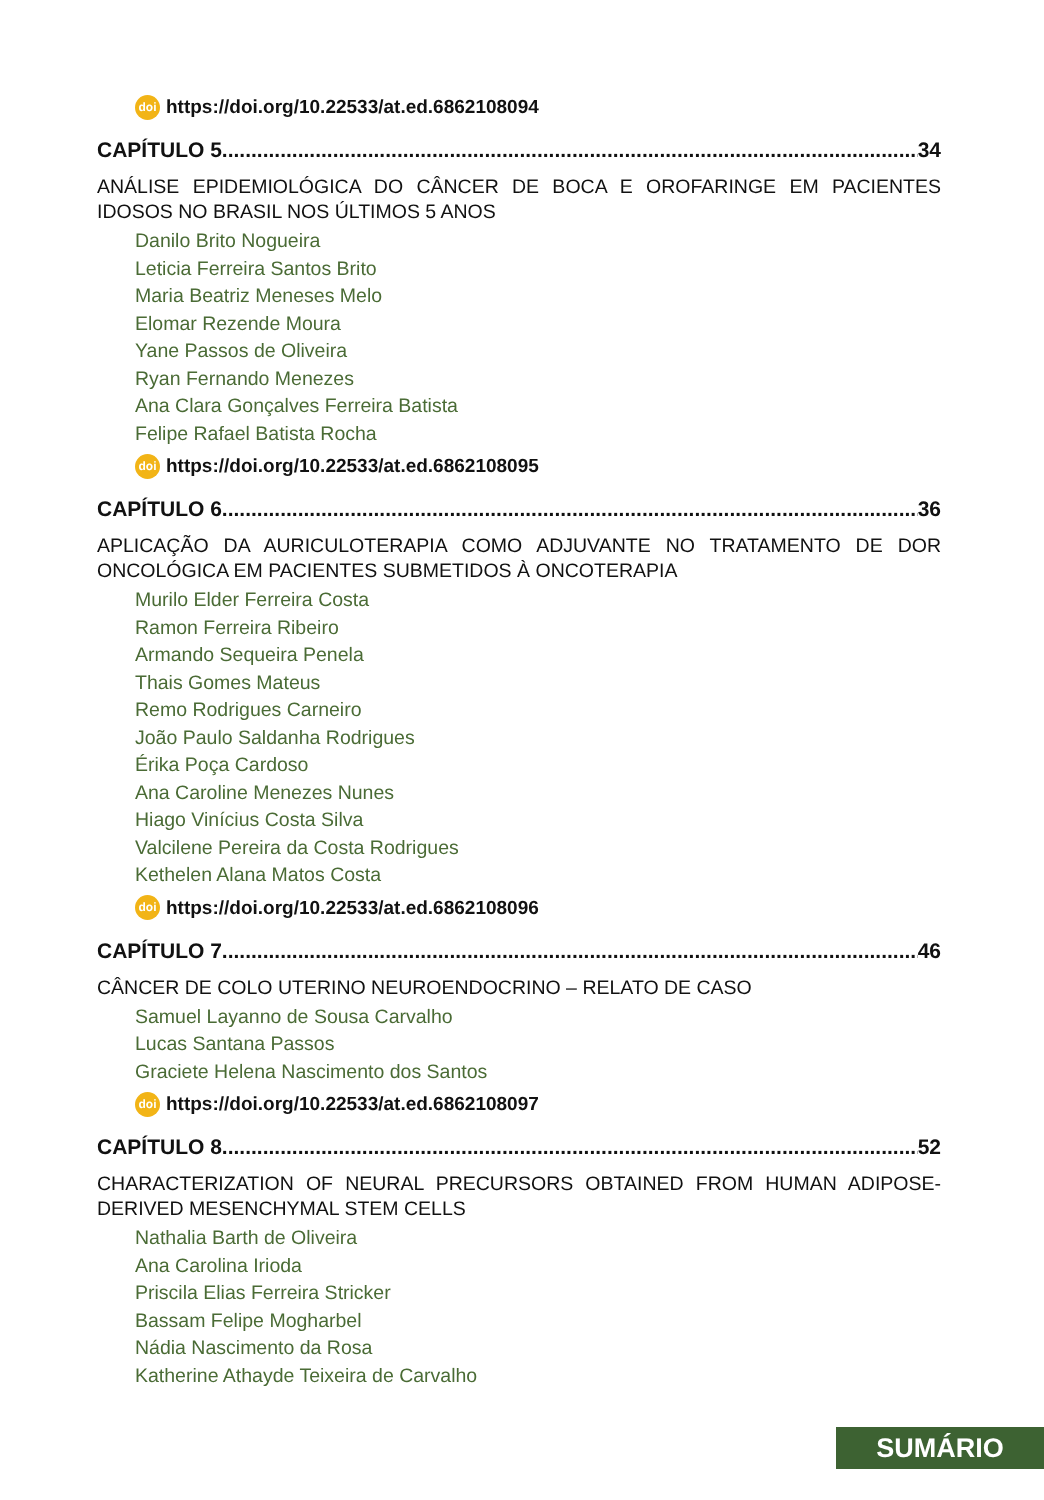doi https://doi.org/10.22533/at.ed.6862108094
CAPÍTULO 5........................................................................................................................ 34
ANÁLISE EPIDEMIOLÓGICA DO CÂNCER DE BOCA E OROFARINGE EM PACIENTES IDOSOS NO BRASIL NOS ÚLTIMOS 5 ANOS
Danilo Brito Nogueira
Leticia Ferreira Santos Brito
Maria Beatriz Meneses Melo
Elomar Rezende Moura
Yane Passos de Oliveira
Ryan Fernando Menezes
Ana Clara Gonçalves Ferreira Batista
Felipe Rafael Batista Rocha
doi https://doi.org/10.22533/at.ed.6862108095
CAPÍTULO 6........................................................................................................................ 36
APLICAÇÃO DA AURICULOTERAPIA COMO ADJUVANTE NO TRATAMENTO DE DOR ONCOLÓGICA EM PACIENTES SUBMETIDOS À ONCOTERAPIA
Murilo Elder Ferreira Costa
Ramon Ferreira Ribeiro
Armando Sequeira Penela
Thais Gomes Mateus
Remo Rodrigues Carneiro
João Paulo Saldanha Rodrigues
Érika Poça Cardoso
Ana Caroline Menezes Nunes
Hiago Vinícius Costa Silva
Valcilene Pereira da Costa Rodrigues
Kethelen Alana Matos Costa
doi https://doi.org/10.22533/at.ed.6862108096
CAPÍTULO 7........................................................................................................................ 46
CÂNCER DE COLO UTERINO NEUROENDOCRINO – RELATO DE CASO
Samuel Layanno de Sousa Carvalho
Lucas Santana Passos
Graciete Helena Nascimento dos Santos
doi https://doi.org/10.22533/at.ed.6862108097
CAPÍTULO 8........................................................................................................................ 52
CHARACTERIZATION OF NEURAL PRECURSORS OBTAINED FROM HUMAN ADIPOSE-DERIVED MESENCHYMAL STEM CELLS
Nathalia Barth de Oliveira
Ana Carolina Irioda
Priscila Elias Ferreira Stricker
Bassam Felipe Mogharbel
Nádia Nascimento da Rosa
Katherine Athayde Teixeira de Carvalho
SUMÁRIO